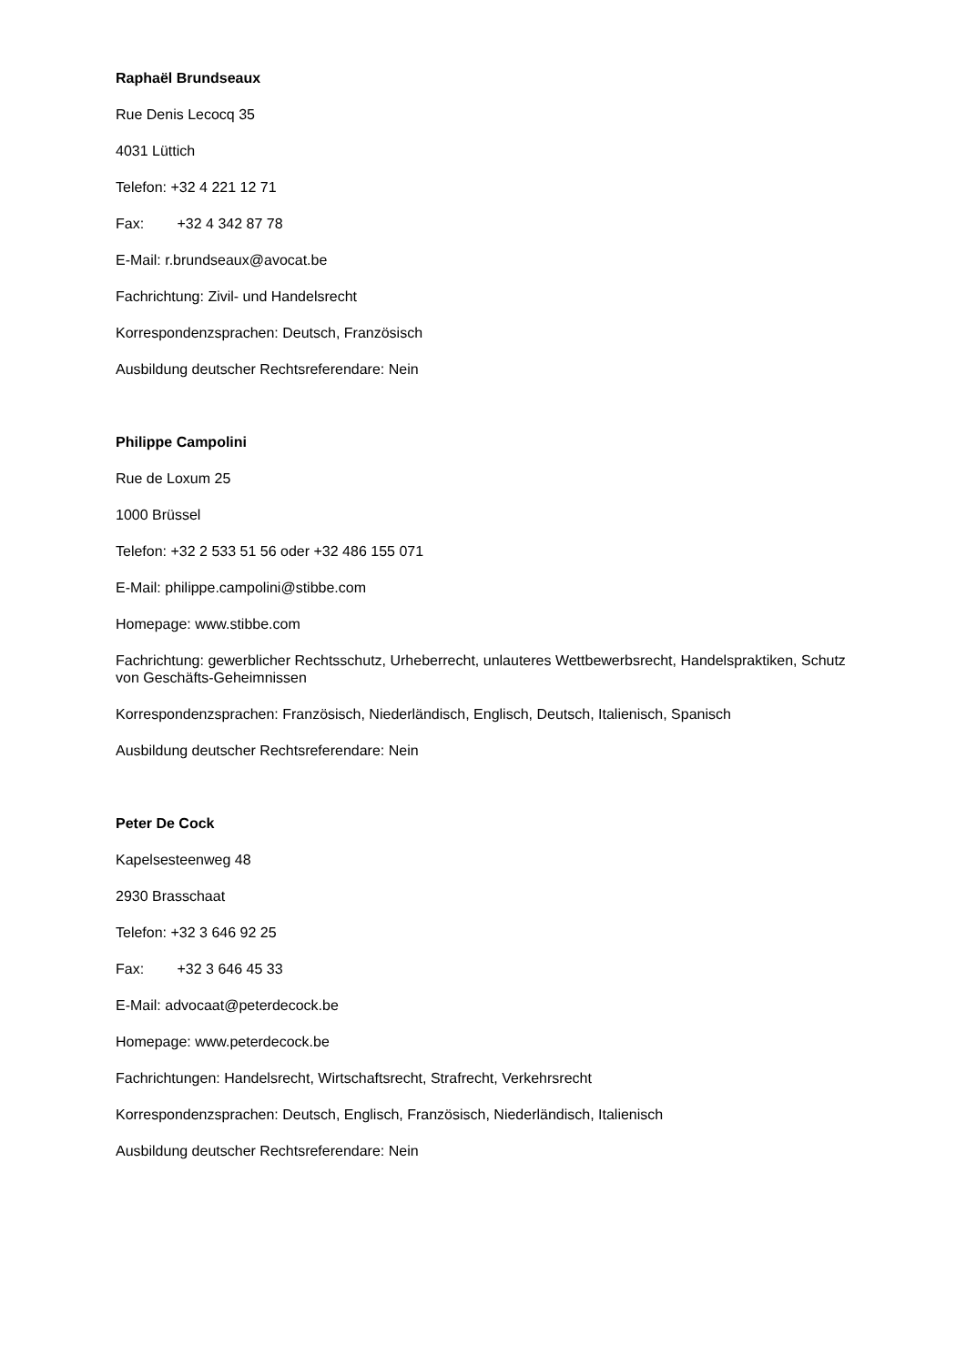Raphaël Brundseaux
Rue Denis Lecocq 35
4031 Lüttich
Telefon: +32 4 221 12 71
Fax: +32 4 342 87 78
E-Mail: r.brundseaux@avocat.be
Fachrichtung: Zivil- und Handelsrecht
Korrespondenzsprachen: Deutsch, Französisch
Ausbildung deutscher Rechtsreferendare: Nein
Philippe Campolini
Rue de Loxum 25
1000 Brüssel
Telefon: +32 2 533 51 56 oder +32 486 155 071
E-Mail: philippe.campolini@stibbe.com
Homepage: www.stibbe.com
Fachrichtung: gewerblicher Rechtsschutz, Urheberrecht, unlauteres Wettbewerbsrecht, Handelspraktiken, Schutz von Geschäfts-Geheimnissen
Korrespondenzsprachen: Französisch, Niederländisch, Englisch, Deutsch, Italienisch, Spanisch
Ausbildung deutscher Rechtsreferendare: Nein
Peter De Cock
Kapelsesteenweg 48
2930 Brasschaat
Telefon: +32 3 646 92 25
Fax: +32 3 646 45 33
E-Mail: advocaat@peterdecock.be
Homepage: www.peterdecock.be
Fachrichtungen: Handelsrecht, Wirtschaftsrecht, Strafrecht, Verkehrsrecht
Korrespondenzsprachen: Deutsch, Englisch, Französisch, Niederländisch, Italienisch
Ausbildung deutscher Rechtsreferendare: Nein